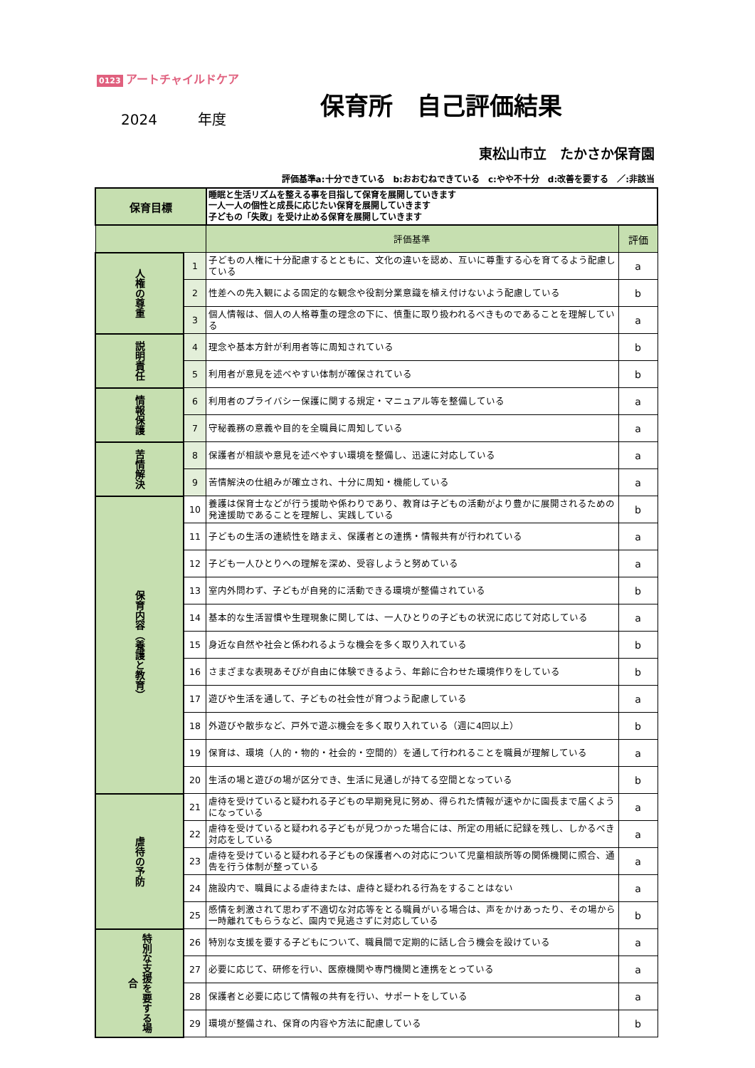0123 アートチャイルドケア
2024 年度
保育所　自己評価結果
東松山市立　たかさか保育園
評価基準a:十分できている　b:おおむねできている　c:やや不十分　d:改善を要する　／:非該当
| 保育目標 | | 睡眠と生活リズムを整える事を目指して保育を展開していきます 一人一人の個性と成長に応じたい保育を展開していきます 子どもの「失敗」を受け止める保育を展開していきます | |
| | | 評価基準 | 評価 |
| 人権の尊重 | 1 | 子どもの人権に十分配慮するとともに、文化の違いを認め、互いに尊重する心を育てるよう配慮している | a |
| | 2 | 性差への先入観による固定的な観念や役割分業意識を植え付けないよう配慮している | b |
| | 3 | 個人情報は、個人の人格尊重の理念の下に、慎重に取り扱われるべきものであることを理解している | a |
| 説明責任 | 4 | 理念や基本方針が利用者等に周知されている | b |
| | 5 | 利用者が意見を述べやすい体制が確保されている | b |
| 情報保護 | 6 | 利用者のプライバシー保護に関する規定・マニュアル等を整備している | a |
| | 7 | 守秘義務の意義や目的を全職員に周知している | a |
| 苦情解決 | 8 | 保護者が相談や意見を述べやすい環境を整備し、迅速に対応している | a |
| | 9 | 苦情解決の仕組みが確立され、十分に周知・機能している | a |
| 保育内容（養護と教育） | 10 | 養護は保育士などが行う援助や係わりであり、教育は子どもの活動がより豊かに展開されるための発達援助であることを理解し、実践している | b |
| | 11 | 子どもの生活の連続性を踏まえ、保護者との連携・情報共有が行われている | a |
| | 12 | 子ども一人ひとりへの理解を深め、受容しようと努めている | a |
| | 13 | 室内外問わず、子どもが自発的に活動できる環境が整備されている | b |
| | 14 | 基本的な生活習慣や生理現象に関しては、一人ひとりの子どもの状況に応じて対応している | a |
| | 15 | 身近な自然や社会と係われるような機会を多く取り入れている | b |
| | 16 | さまざまな表現あそびが自由に体験できるよう、年齢に合わせた環境作りをしている | b |
| | 17 | 遊びや生活を通して、子どもの社会性が育つよう配慮している | a |
| | 18 | 外遊びや散歩など、戸外で遊ぶ機会を多く取り入れている（週に4回以上） | b |
| | 19 | 保育は、環境（人的・物的・社会的・空間的）を通して行われることを職員が理解している | a |
| | 20 | 生活の場と遊びの場が区分でき、生活に見通しが持てる空間となっている | b |
| 虐待の予防 | 21 | 虐待を受けていると疑われる子どもの早期発見に努め、得られた情報が速やかに園長まで届くようになっている | a |
| | 22 | 虐待を受けていると疑われる子どもが見つかった場合には、所定の用紙に記録を残し、しかるべき対応をしている | a |
| | 23 | 虐待を受けていると疑われる子どもの保護者への対応について児童相談所等の関係機関に照合、通告を行う体制が整っている | a |
| | 24 | 施設内で、職員による虐待または、虐待と疑われる行為をすることはない | a |
| | 25 | 感情を刺激されて思わず不適切な対応等をとる職員がいる場合は、声をかけあったり、その場から一時離れてもらうなど、園内で見逃さずに対応している | b |
| 特別な支援を要する場合 | 26 | 特別な支援を要する子どもについて、職員間で定期的に話し合う機会を設けている | a |
| | 27 | 必要に応じて、研修を行い、医療機関や専門機関と連携をとっている | a |
| | 28 | 保護者と必要に応じて情報の共有を行い、サポートをしている | a |
| | 29 | 環境が整備され、保育の内容や方法に配慮している | b |